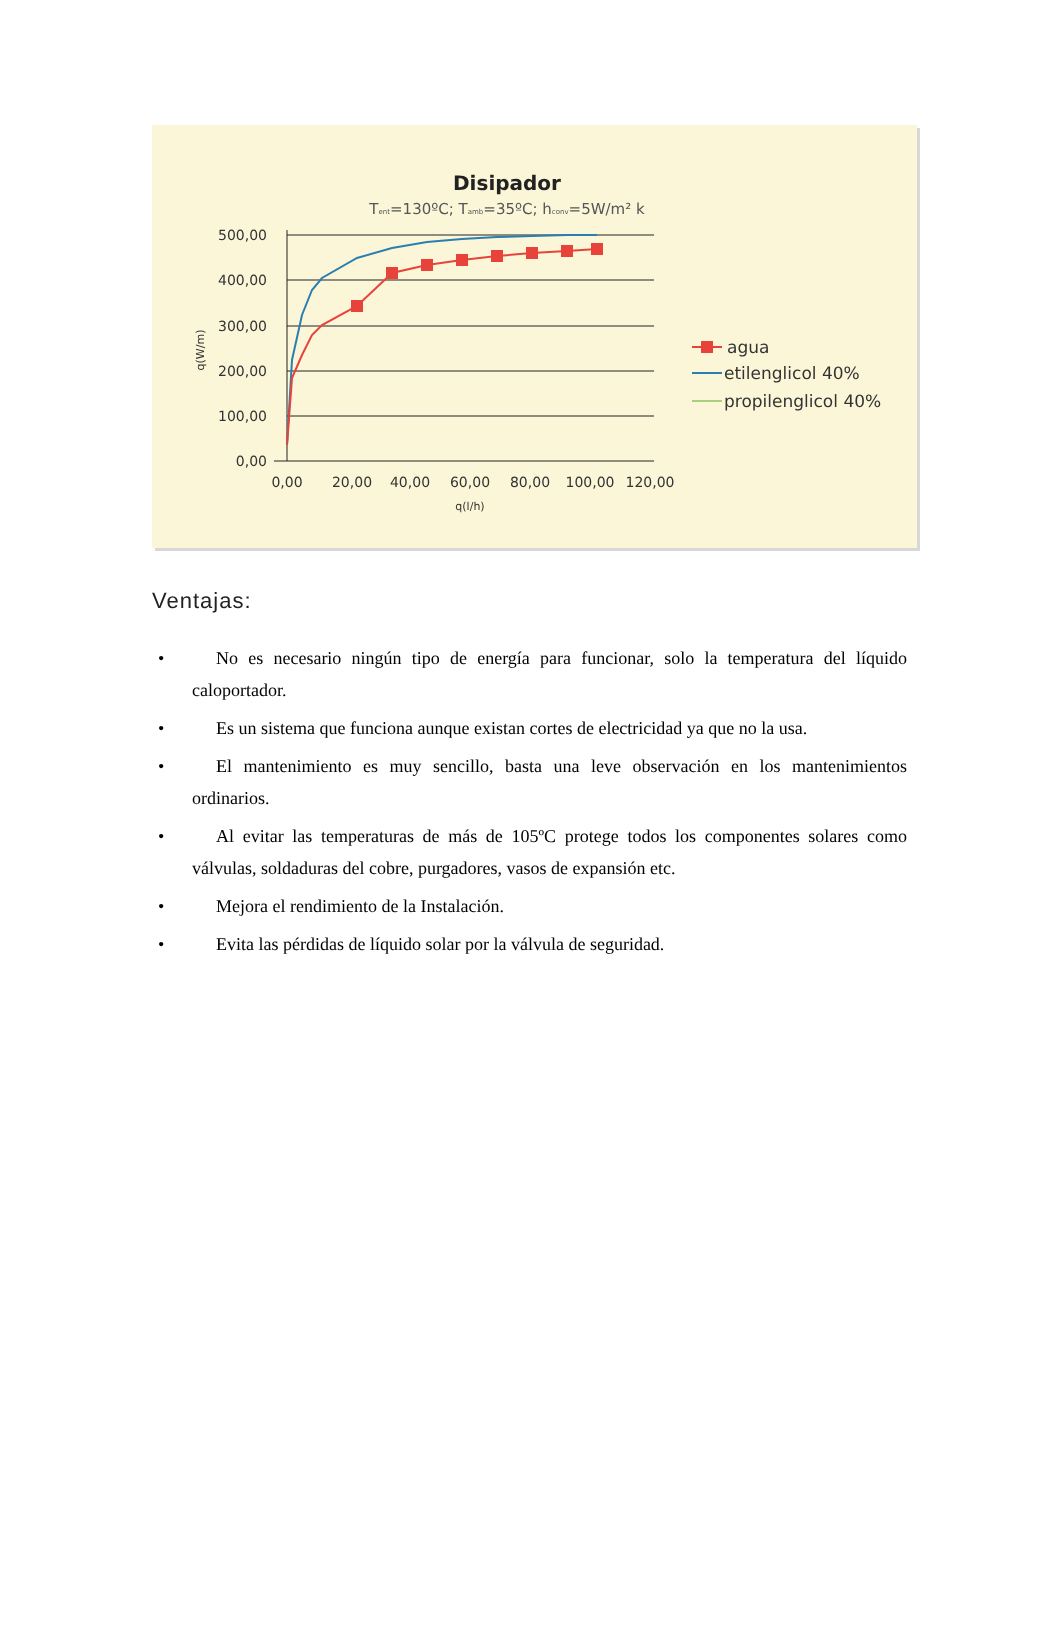Disipador
Tent=130ºC; Tamb=35ºC; hconv=5W/m² k
500,00
400,00
300,00
200,00
100,00
0,00
0,00
20,00
40,00
60,00
80,00
100,00
120,00
q(l/h)
q(W/m)
agua
etilenglicol 40%
propilenglicol 40%
Ventajas:
• No es necesario ningún tipo de energía para funcionar, solo la temperatura del líquido caloportador.
• Es un sistema que funciona aunque existan cortes de electricidad ya que no la usa.
• El mantenimiento es muy sencillo, basta una leve observación en los mantenimientos ordinarios.
• Al evitar las temperaturas de más de 105ºC protege todos los componentes solares como válvulas, soldaduras del cobre, purgadores, vasos de expansión etc.
• Mejora el rendimiento de la Instalación.
• Evita las pérdidas de líquido solar por la válvula de seguridad.